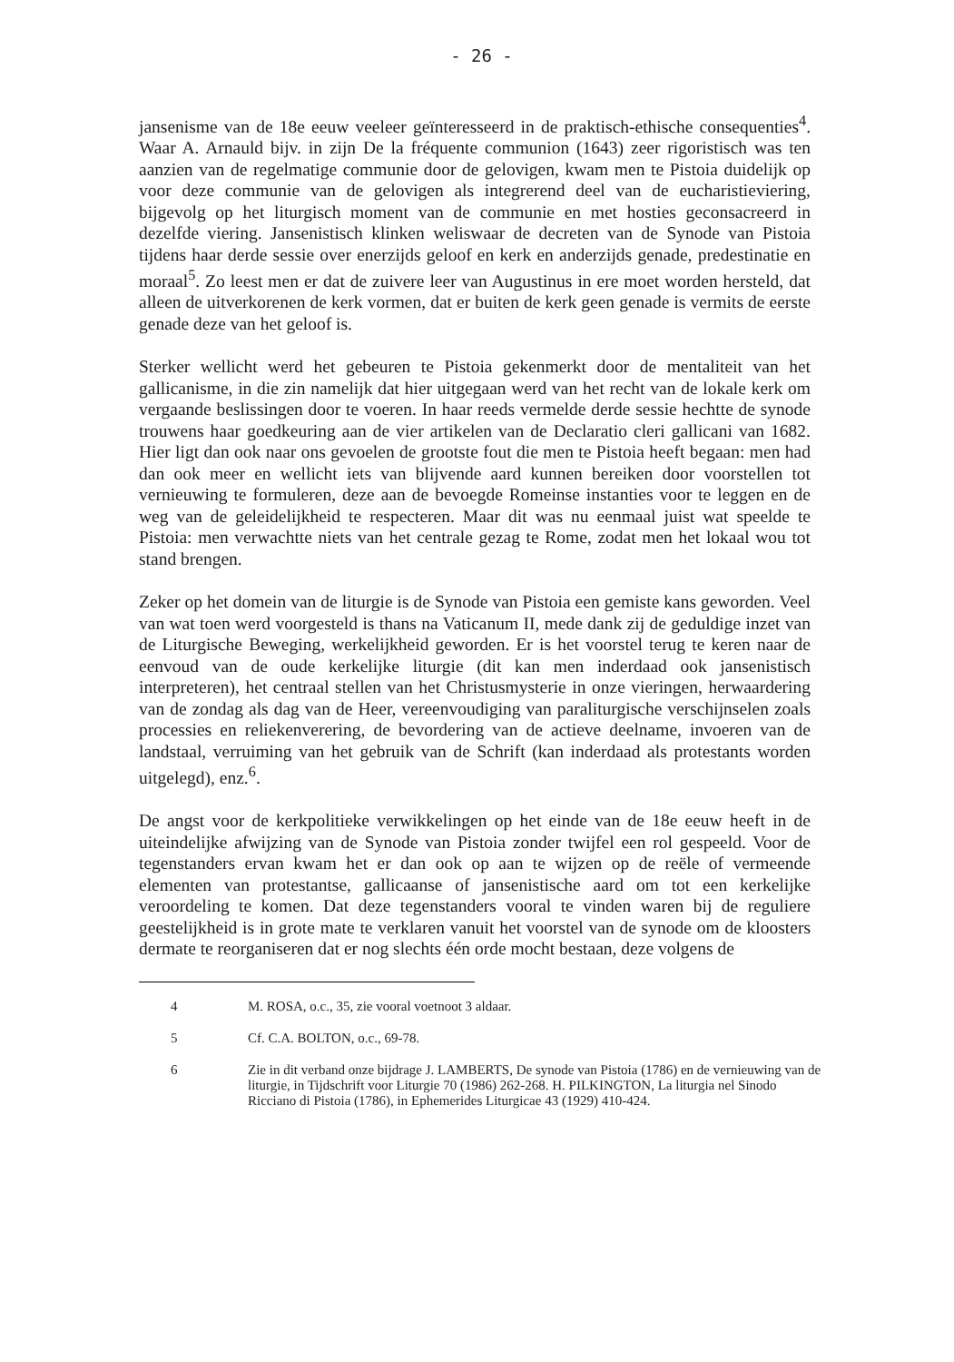- 26 -
jansenisme van de 18e eeuw veeleer geïnteresseerd in de praktisch-ethische consequenties<sup>4</sup>. Waar A. Arnauld bijv. in zijn De la fréquente communion (1643) zeer rigoristisch was ten aanzien van de regelmatige communie door de gelovigen, kwam men te Pistoia duidelijk op voor deze communie van de gelovigen als integrerend deel van de eucharistieviering, bijgevolg op het liturgisch moment van de communie en met hosties geconsacreerd in dezelfde viering. Jansenistisch klinken weliswaar de decreten van de Synode van Pistoia tijdens haar derde sessie over enerzijds geloof en kerk en anderzijds genade, predestinatie en moraal<sup>5</sup>. Zo leest men er dat de zuivere leer van Augustinus in ere moet worden hersteld, dat alleen de uitverkorenen de kerk vormen, dat er buiten de kerk geen genade is vermits de eerste genade deze van het geloof is.
Sterker wellicht werd het gebeuren te Pistoia gekenmerkt door de mentaliteit van het gallicanisme, in die zin namelijk dat hier uitgegaan werd van het recht van de lokale kerk om vergaande beslissingen door te voeren. In haar reeds vermelde derde sessie hechtte de synode trouwens haar goedkeuring aan de vier artikelen van de Declaratio cleri gallicani van 1682. Hier ligt dan ook naar ons gevoelen de grootste fout die men te Pistoia heeft begaan: men had dan ook meer en wellicht iets van blijvende aard kunnen bereiken door voorstellen tot vernieuwing te formuleren, deze aan de bevoegde Romeinse instanties voor te leggen en de weg van de geleidelijkheid te respecteren. Maar dit was nu eenmaal juist wat speelde te Pistoia: men verwachtte niets van het centrale gezag te Rome, zodat men het lokaal wou tot stand brengen.
Zeker op het domein van de liturgie is de Synode van Pistoia een gemiste kans geworden. Veel van wat toen werd voorgesteld is thans na Vaticanum II, mede dank zij de geduldige inzet van de Liturgische Beweging, werkelijkheid geworden. Er is het voorstel terug te keren naar de eenvoud van de oude kerkelijke liturgie (dit kan men inderdaad ook jansenistisch interpreteren), het centraal stellen van het Christusmysterie in onze vieringen, herwaardering van de zondag als dag van de Heer, vereenvoudiging van paraliturgische verschijnselen zoals processies en reliekenverering, de bevordering van de actieve deelname, invoeren van de landstaal, verruiming van het gebruik van de Schrift (kan inderdaad als protestants worden uitgelegd), enz.<sup>6</sup>.
De angst voor de kerkpolitieke verwikkelingen op het einde van de 18e eeuw heeft in de uiteindelijke afwijzing van de Synode van Pistoia zonder twijfel een rol gespeeld. Voor de tegenstanders ervan kwam het er dan ook op aan te wijzen op de reële of vermeende elementen van protestantse, gallicaanse of jansenistische aard om tot een kerkelijke veroordeling te komen. Dat deze tegenstanders vooral te vinden waren bij de reguliere geestelijkheid is in grote mate te verklaren vanuit het voorstel van de synode om de kloosters dermate te reorganiseren dat er nog slechts één orde mocht bestaan, deze volgens de
4 M. ROSA, o.c., 35, zie vooral voetnoot 3 aldaar.
5 Cf. C.A. BOLTON, o.c., 69-78.
6 Zie in dit verband onze bijdrage J. LAMBERTS, De synode van Pistoia (1786) en de vernieuwing van de liturgie, in Tijdschrift voor Liturgie 70 (1986) 262-268. H. PILKINGTON, La liturgia nel Sinodo Ricciano di Pistoia (1786), in Ephemerides Liturgicae 43 (1929) 410-424.